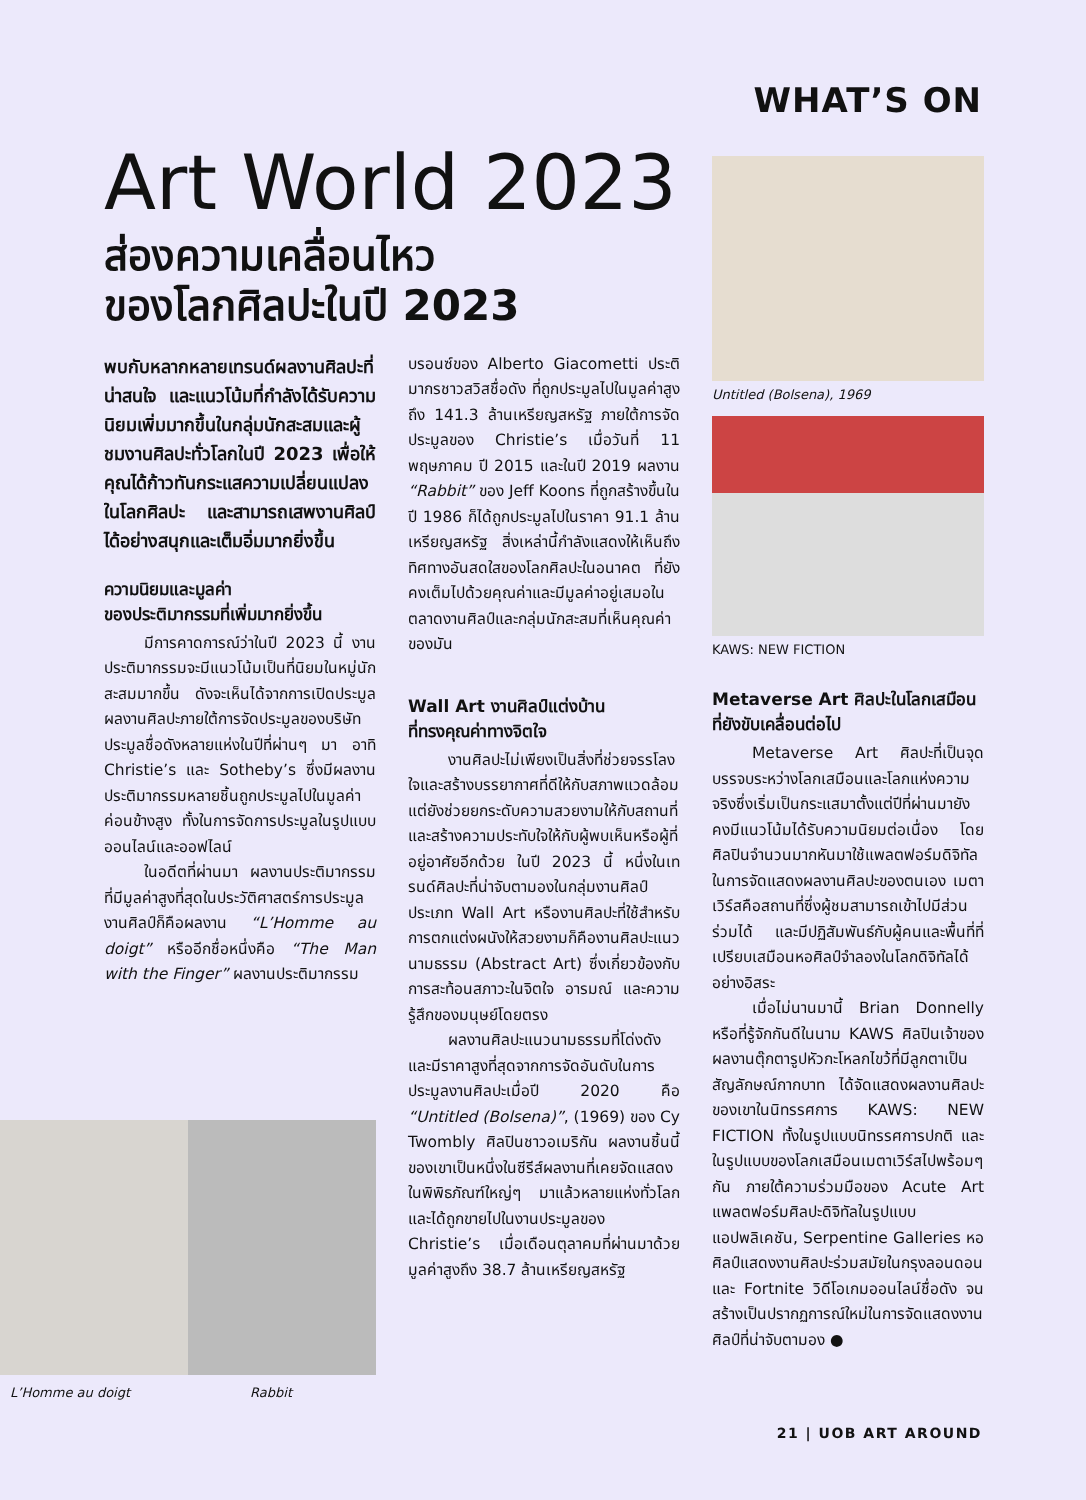WHAT’S ON
Art World 2023
ส่องความเคลื่อนไหว
ของโลกศิลปะในปี 2023
พบกับหลากหลายเทรนด์ผลงานศิลปะที่น่าสนใจ และแนวโน้มที่กำลังได้รับความนิยมเพิ่มมากขึ้นในกลุ่มนักสะสมและผู้ชมงานศิลปะทั่วโลกในปี 2023 เพื่อให้คุณได้ก้าวทันกระแสความเปลี่ยนแปลงในโลกศิลปะ และสามารถเสพงานศิลป์ได้อย่างสนุกและเต็มอิ่มมากยิ่งขึ้น
ความนิยมและมูลค่า
ของประติมากรรมที่เพิ่มมากยิ่งขึ้น
มีการคาดการณ์ว่าในปี 2023 นี้ งานประติมากรรมจะมีแนวโน้มเป็นที่นิยมในหมู่นักสะสมมากขึ้น ดังจะเห็นได้จากการเปิดประมูลผลงานศิลปะภายใต้การจัดประมูลของบริษัทประมูลชื่อดังหลายแห่งในปีที่ผ่านๆ มา อาทิ Christie’s และ Sotheby’s ซึ่งมีผลงานประติมากรรมหลายชิ้นถูกประมูลไปในมูลค่าค่อนข้างสูง ทั้งในการจัดการประมูลในรูปแบบออนไลน์และออฟไลน์
ในอดีตที่ผ่านมา ผลงานประติมากรรมที่มีมูลค่าสูงที่สุดในประวัติศาสตร์การประมูลงานศิลป์ก็คือผลงาน “L’Homme au doigt” หรืออีกชื่อหนึ่งคือ “The Man with the Finger” ผลงานประติมากรรม
บรอนซ์ของ Alberto Giacometti ประติมากรชาวสวิสชื่อดัง ที่ถูกประมูลไปในมูลค่าสูงถึง 141.3 ล้านเหรียญสหรัฐ ภายใต้การจัดประมูลของ Christie’s เมื่อวันที่ 11 พฤษภาคม ปี 2015 และในปี 2019 ผลงาน “Rabbit” ของ Jeff Koons ที่ถูกสร้างขึ้นในปี 1986 ก็ได้ถูกประมูลไปในราคา 91.1 ล้านเหรียญสหรัฐ สิ่งเหล่านี้กำลังแสดงให้เห็นถึงทิศทางอันสดใสของโลกศิลปะในอนาคต ที่ยังคงเต็มไปด้วยคุณค่าและมีมูลค่าอยู่เสมอในตลาดงานศิลป์และกลุ่มนักสะสมที่เห็นคุณค่าของมัน
Wall Art งานศิลป์แต่งบ้าน
ที่ทรงคุณค่าทางจิตใจ
งานศิลปะไม่เพียงเป็นสิ่งที่ช่วยจรรโลงใจและสร้างบรรยากาศที่ดีให้กับสภาพแวดล้อม แต่ยังช่วยยกระดับความสวยงามให้กับสถานที่และสร้างความประทับใจให้กับผู้พบเห็นหรือผู้ที่อยู่อาศัยอีกด้วย ในปี 2023 นี้ หนึ่งในเทรนด์ศิลปะที่น่าจับตามองในกลุ่มงานศิลป์ประเภท Wall Art หรืองานศิลปะที่ใช้สำหรับการตกแต่งผนังให้สวยงามก็คืองานศิลปะแนวนามธรรม (Abstract Art) ซึ่งเกี่ยวข้องกับการสะท้อนสภาวะในจิตใจ อารมณ์ และความรู้สึกของมนุษย์โดยตรง
ผลงานศิลปะแนวนามธรรมที่โด่งดังและมีราคาสูงที่สุดจากการจัดอันดับในการประมูลงานศิลปะเมื่อปี 2020 คือ “Untitled (Bolsena)”, (1969) ของ Cy Twombly ศิลปินชาวอเมริกัน ผลงานชิ้นนี้ของเขาเป็นหนึ่งในซีรีส์ผลงานที่เคยจัดแสดงในพิพิธภัณฑ์ใหญ่ๆ มาแล้วหลายแห่งทั่วโลก และได้ถูกขายไปในงานประมูลของ Christie’s เมื่อเดือนตุลาคมที่ผ่านมาด้วยมูลค่าสูงถึง 38.7 ล้านเหรียญสหรัฐ
Untitled (Bolsena), 1969
KAWS: NEW FICTION
Metaverse Art ศิลปะในโลกเสมือน
ที่ยังขับเคลื่อนต่อไป
Metaverse Art ศิลปะที่เป็นจุดบรรจบระหว่างโลกเสมือนและโลกแห่งความจริงซึ่งเริ่มเป็นกระแสมาตั้งแต่ปีที่ผ่านมายังคงมีแนวโน้มได้รับความนิยมต่อเนื่อง โดยศิลปินจำนวนมากหันมาใช้แพลตฟอร์มดิจิทัลในการจัดแสดงผลงานศิลปะของตนเอง เมตาเวิร์สคือสถานที่ซึ่งผู้ชมสามารถเข้าไปมีส่วนร่วมได้ และมีปฏิสัมพันธ์กับผู้คนและพื้นที่ที่เปรียบเสมือนหอศิลป์จำลองในโลกดิจิทัลได้อย่างอิสระ
เมื่อไม่นานมานี้ Brian Donnelly หรือที่รู้จักกันดีในนาม KAWS ศิลปินเจ้าของผลงานตุ๊กตารูปหัวกะโหลกไขว้ที่มีลูกตาเป็นสัญลักษณ์กากบาท ได้จัดแสดงผลงานศิลปะของเขาในนิทรรศการ KAWS: NEW FICTION ทั้งในรูปแบบนิทรรศการปกติ และในรูปแบบของโลกเสมือนเมตาเวิร์สไปพร้อมๆ กัน ภายใต้ความร่วมมือของ Acute Art แพลตฟอร์มศิลปะดิจิทัลในรูปแบบแอปพลิเคชัน, Serpentine Galleries หอศิลป์แสดงงานศิลปะร่วมสมัยในกรุงลอนดอน และ Fortnite วิดีโอเกมออนไลน์ชื่อดัง จนสร้างเป็นปรากฏการณ์ใหม่ในการจัดแสดงงานศิลป์ที่น่าจับตามอง ●
L’Homme au doigt Rabbit
21 | UOB ART AROUND